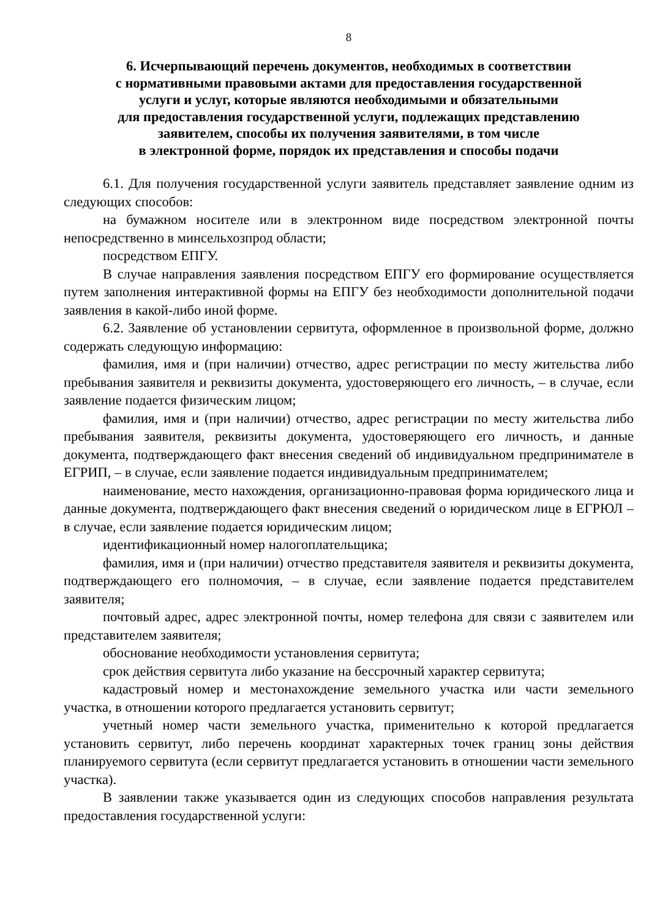8
6. Исчерпывающий перечень документов, необходимых в соответствии
с нормативными правовыми актами для предоставления государственной
услуги и услуг, которые являются необходимыми и обязательными
для предоставления государственной услуги, подлежащих представлению
заявителем, способы их получения заявителями, в том числе
в электронной форме, порядок их представления и способы подачи
6.1. Для получения государственной услуги заявитель представляет заявление одним из следующих способов:
на бумажном носителе или в электронном виде посредством электронной почты непосредственно в минсельхозпрод области;
посредством ЕПГУ.
В случае направления заявления посредством ЕПГУ его формирование осуществляется путем заполнения интерактивной формы на ЕПГУ без необходимости дополнительной подачи заявления в какой-либо иной форме.
6.2. Заявление об установлении сервитута, оформленное в произвольной форме, должно содержать следующую информацию:
фамилия, имя и (при наличии) отчество, адрес регистрации по месту жительства либо пребывания заявителя и реквизиты документа, удостоверяющего его личность, – в случае, если заявление подается физическим лицом;
фамилия, имя и (при наличии) отчество, адрес регистрации по месту жительства либо пребывания заявителя, реквизиты документа, удостоверяющего его личность, и данные документа, подтверждающего факт внесения сведений об индивидуальном предпринимателе в ЕГРИП, – в случае, если заявление подается индивидуальным предпринимателем;
наименование, место нахождения, организационно-правовая форма юридического лица и данные документа, подтверждающего факт внесения сведений о юридическом лице в ЕГРЮЛ – в случае, если заявление подается юридическим лицом;
идентификационный номер налогоплательщика;
фамилия, имя и (при наличии) отчество представителя заявителя и реквизиты документа, подтверждающего его полномочия, – в случае, если заявление подается представителем заявителя;
почтовый адрес, адрес электронной почты, номер телефона для связи с заявителем или представителем заявителя;
обоснование необходимости установления сервитута;
срок действия сервитута либо указание на бессрочный характер сервитута;
кадастровый номер и местонахождение земельного участка или части земельного участка, в отношении которого предлагается установить сервитут;
учетный номер части земельного участка, применительно к которой предлагается установить сервитут, либо перечень координат характерных точек границ зоны действия планируемого сервитута (если сервитут предлагается установить в отношении части земельного участка).
В заявлении также указывается один из следующих способов направления результата предоставления государственной услуги: